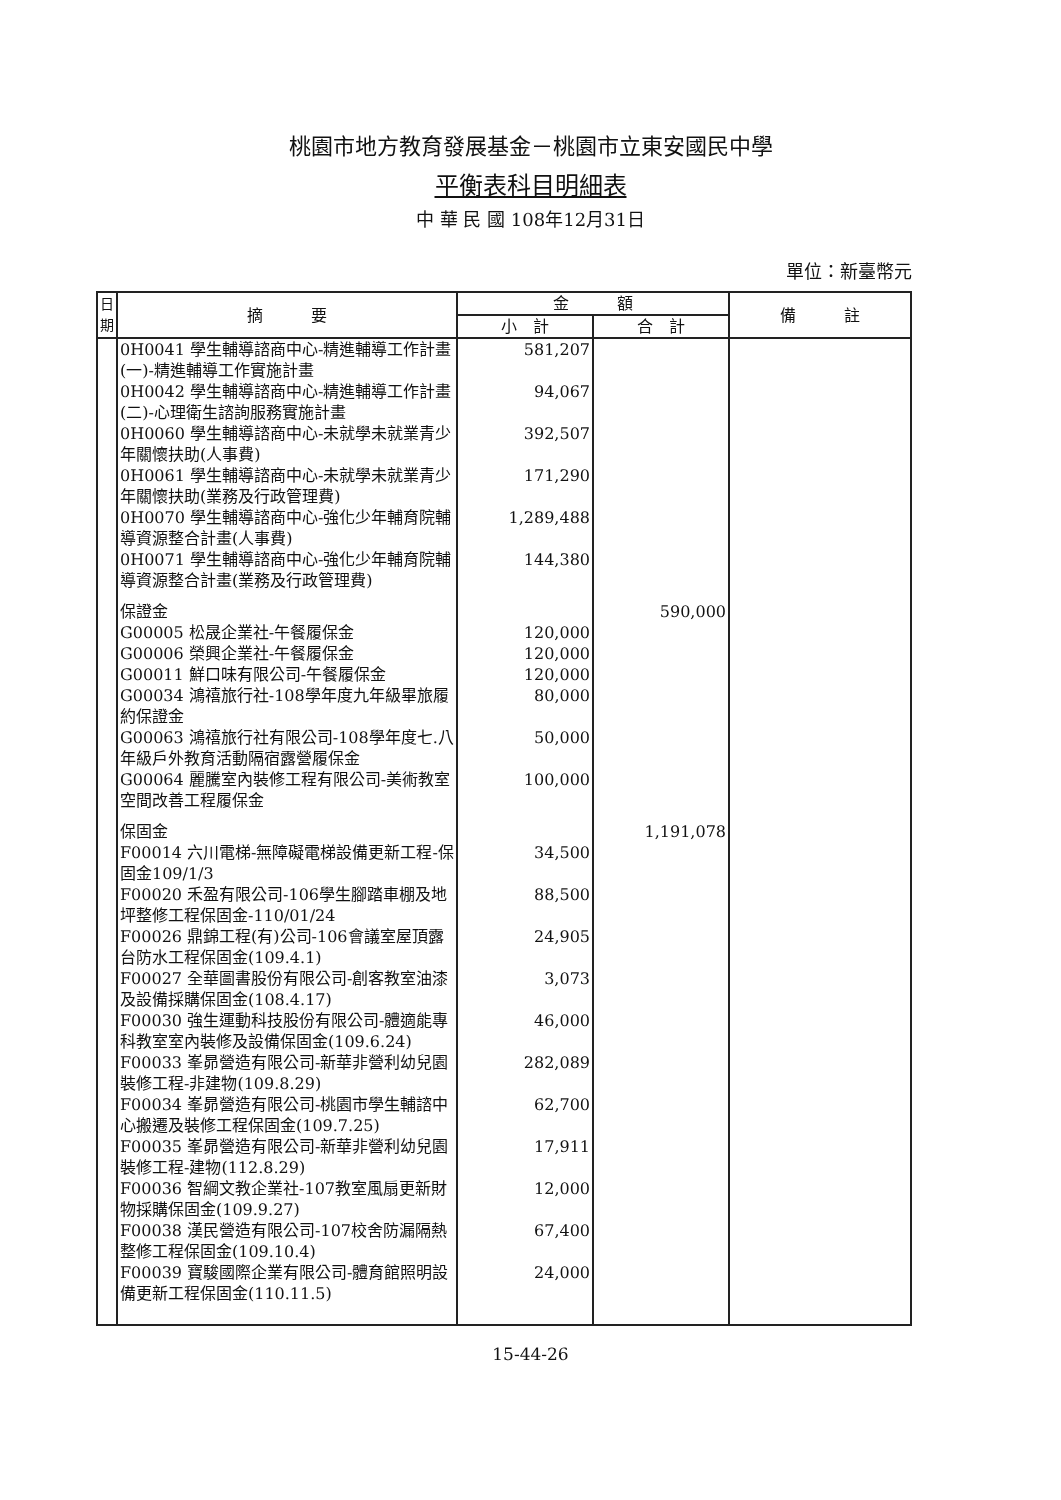桃園市地方教育發展基金－桃園市立東安國民中學
平衡表科目明細表
中 華 民 國 108年12月31日
單位：新臺幣元
| 日期 | 摘 要 | 金 額 | | 備 註 |
| --- | --- | --- | --- | --- |
| | | 小 計 | 合 計 | |
| | 0H0041 學生輔導諮商中心-精進輔導工作計畫(一)-精進輔導工作實施計畫 | 581,207 | | |
| | 0H0042 學生輔導諮商中心-精進輔導工作計畫(二)-心理衛生諮詢服務實施計畫 | 94,067 | | |
| | 0H0060 學生輔導諮商中心-未就學未就業青少年關懷扶助(人事費) | 392,507 | | |
| | 0H0061 學生輔導諮商中心-未就學未就業青少年關懷扶助(業務及行政管理費) | 171,290 | | |
| | 0H0070 學生輔導諮商中心-強化少年輔育院輔導資源整合計畫(人事費) | 1,289,488 | | |
| | 0H0071 學生輔導諮商中心-強化少年輔育院輔導資源整合計畫(業務及行政管理費) | 144,380 | | |
| | 保證金 | | 590,000 | |
| | G00005 松晟企業社-午餐履保金 | 120,000 | | |
| | G00006 榮興企業社-午餐履保金 | 120,000 | | |
| | G00011 鮮口味有限公司-午餐履保金 | 120,000 | | |
| | G00034 鴻禧旅行社-108學年度九年級畢旅履約保證金 | 80,000 | | |
| | G00063 鴻禧旅行社有限公司-108學年度七.八年級戶外教育活動隔宿露營履保金 | 50,000 | | |
| | G00064 麗騰室內裝修工程有限公司-美術教室空間改善工程履保金 | 100,000 | | |
| | 保固金 | | 1,191,078 | |
| | F00014 六川電梯-無障礙電梯設備更新工程-保固金109/1/3 | 34,500 | | |
| | F00020 禾盈有限公司-106學生腳踏車棚及地坪整修工程保固金-110/01/24 | 88,500 | | |
| | F00026 鼎錦工程(有)公司-106會議室屋頂露台防水工程保固金(109.4.1) | 24,905 | | |
| | F00027 全華圖書股份有限公司-創客教室油漆及設備採購保固金(108.4.17) | 3,073 | | |
| | F00030 強生運動科技股份有限公司-體適能專科教室室內裝修及設備保固金(109.6.24) | 46,000 | | |
| | F00033 峯昴營造有限公司-新華非營利幼兒園裝修工程-非建物(109.8.29) | 282,089 | | |
| | F00034 峯昴營造有限公司-桃園市學生輔諮中心搬遷及裝修工程保固金(109.7.25) | 62,700 | | |
| | F00035 峯昴營造有限公司-新華非營利幼兒園裝修工程-建物(112.8.29) | 17,911 | | |
| | F00036 智綱文教企業社-107教室風扇更新財物採購保固金(109.9.27) | 12,000 | | |
| | F00038 漢民營造有限公司-107校舍防漏隔熱整修工程保固金(109.10.4) | 67,400 | | |
| | F00039 寶駿國際企業有限公司-體育館照明設備更新工程保固金(110.11.5) | 24,000 | | |
15-44-26